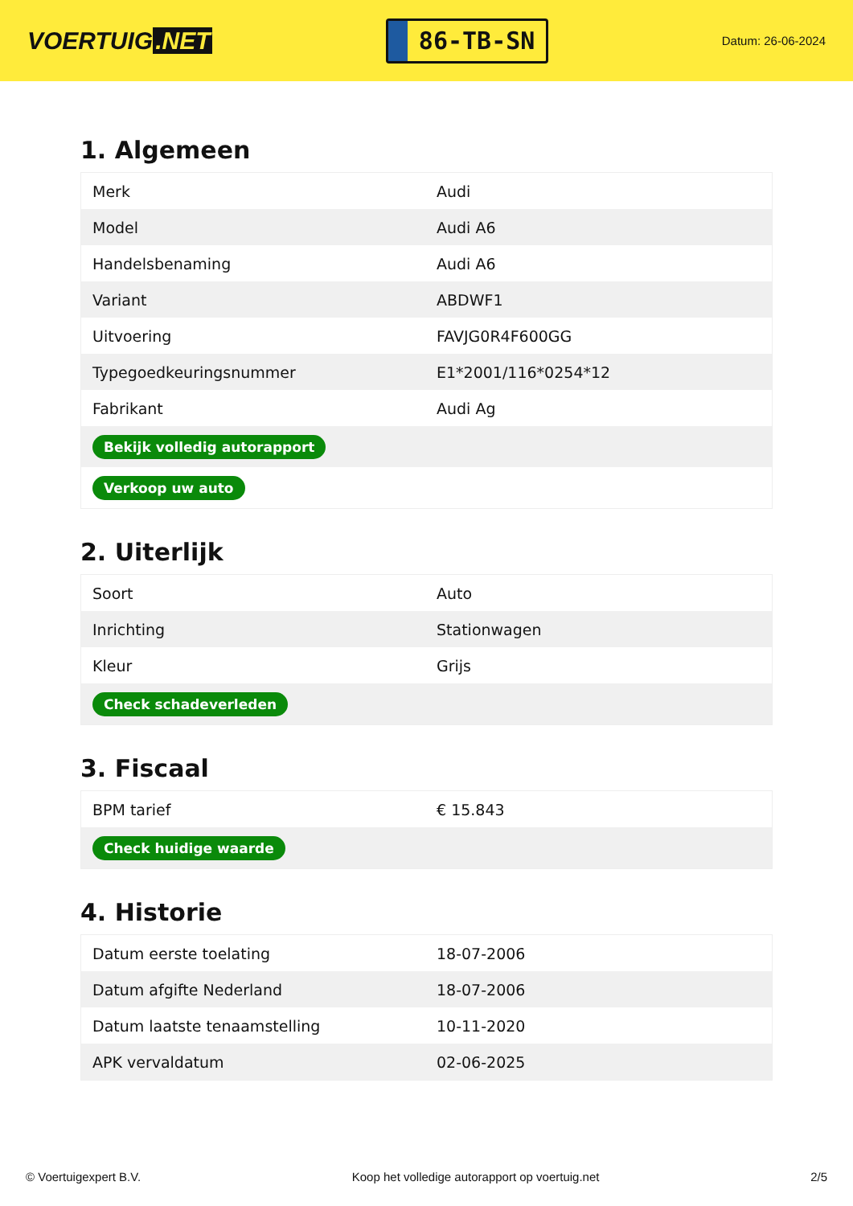VOERTUIG.NET
86-TB-SN
Datum: 26-06-2024
1. Algemeen
| Merk | Audi |
| Model | Audi A6 |
| Handelsbenaming | Audi A6 |
| Variant | ABDWF1 |
| Uitvoering | FAVJG0R4F600GG |
| Typegoedkeuringsnummer | E1*2001/116*0254*12 |
| Fabrikant | Audi Ag |
| Bekijk volledig autorapport | |
| Verkoop uw auto | |
2. Uiterlijk
| Soort | Auto |
| Inrichting | Stationwagen |
| Kleur | Grijs |
| Check schadeverleden | |
3. Fiscaal
| BPM tarief | € 15.843 |
| Check huidige waarde | |
4. Historie
| Datum eerste toelating | 18-07-2006 |
| Datum afgifte Nederland | 18-07-2006 |
| Datum laatste tenaamstelling | 10-11-2020 |
| APK vervaldatum | 02-06-2025 |
© Voertuigexpert B.V. Koop het volledige autorapport op voertuig.net 2/5